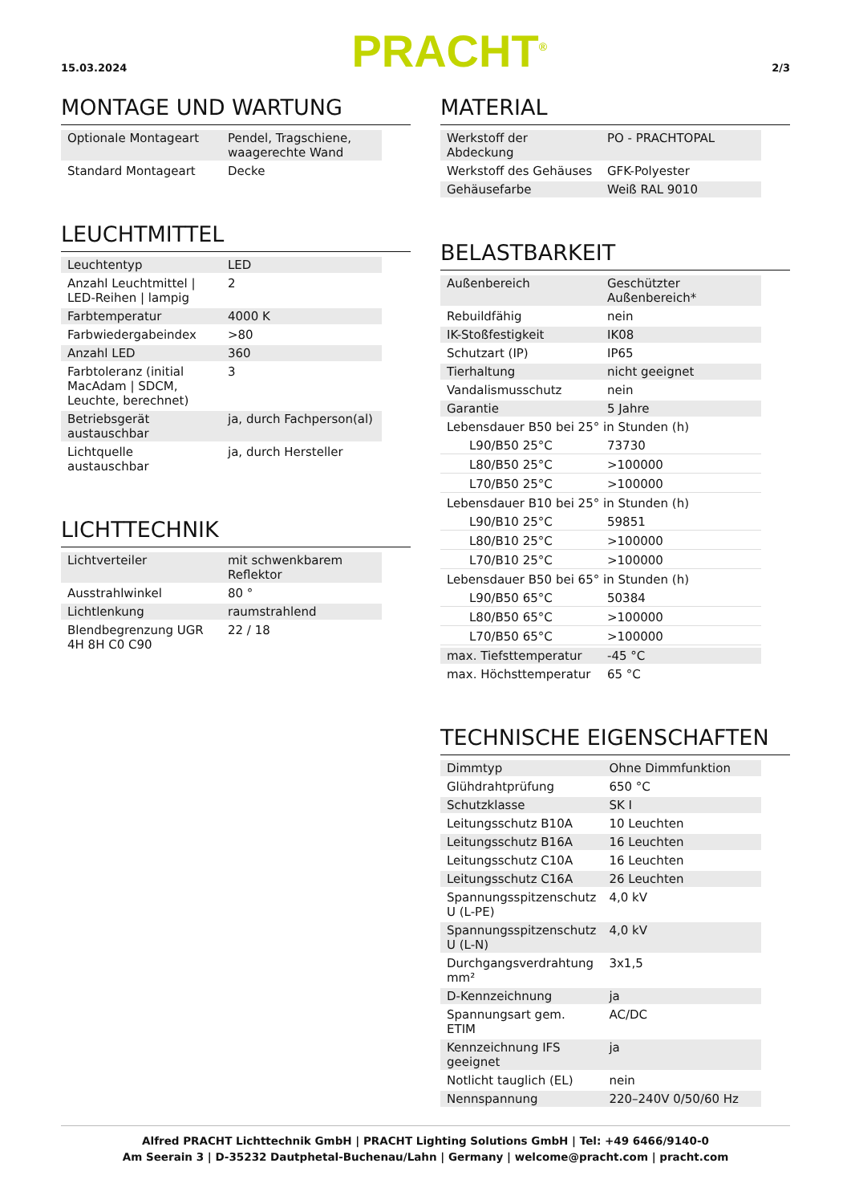15.03.2024 PRACHT<sup>®</sup> 2/3
MONTAGE UND WARTUNG
| Optionale Montageart | Pendel, Tragschiene, waagerechte Wand |
| Standard Montageart | Decke |
LEUCHTMITTEL
| Leuchtentyp | LED |
| Anzahl Leuchtmittel / LED-Reihen / lampig | 2 |
| Farbtemperatur | 4000 K |
| Farbwiedergabeindex | >80 |
| Anzahl LED | 360 |
| Farbtoleranz (initial MacAdam / SDCM, Leuchte, berechnet) | 3 |
| Betriebsgerät austauschbar | ja, durch Fachperson(al) |
| Lichtquelle austauschbar | ja, durch Hersteller |
LICHTTECHNIK
| Lichtverteiler | mit schwenkbarem Reflektor |
| Ausstrahlwinkel | 80 ° |
| Lichtlenkung | raumstrahlend |
| Blendbegrenzung UGR 4H 8H C0 C90 | 22 / 18 |
MATERIAL
| Werkstoff der Abdeckung | PO - PRACHTOPAL |
| Werkstoff des Gehäuses | GFK-Polyester |
| Gehäusefarbe | Weiß RAL 9010 |
BELASTBARKEIT
| Außenbereich | Geschützter Außenbereich* |
| Rebuildfähig | nein |
| IK-Stoßfestigkeit | IK08 |
| Schutzart (IP) | IP65 |
| Tierhaltung | nicht geeignet |
| Vandalismusschutz | nein |
| Garantie | 5 Jahre |
| Lebensdauer B50 bei 25° in Stunden (h) | |
| L90/B50 25°C | 73730 |
| L80/B50 25°C | >100000 |
| L70/B50 25°C | >100000 |
| Lebensdauer B10 bei 25° in Stunden (h) | |
| L90/B10 25°C | 59851 |
| L80/B10 25°C | >100000 |
| L70/B10 25°C | >100000 |
| Lebensdauer B50 bei 65° in Stunden (h) | |
| L90/B50 65°C | 50384 |
| L80/B50 65°C | >100000 |
| L70/B50 65°C | >100000 |
| max. Tiefsttemperatur | -45 °C |
| max. Höchsttemperatur | 65 °C |
TECHNISCHE EIGENSCHAFTEN
| Dimmtyp | Ohne Dimmfunktion |
| Glühdrahtprüfung | 650 °C |
| Schutzklasse | SK I |
| Leitungsschutz B10A | 10 Leuchten |
| Leitungsschutz B16A | 16 Leuchten |
| Leitungsschutz C10A | 16 Leuchten |
| Leitungsschutz C16A | 26 Leuchten |
| Spannungsspitzenschutz U (L-PE) | 4,0 kV |
| Spannungsspitzenschutz U (L-N) | 4,0 kV |
| Durchgangsverdrahtung mm² | 3x1,5 |
| D-Kennzeichnung | ja |
| Spannungsart gem. ETIM | AC/DC |
| Kennzeichnung IFS geeignet | ja |
| Notlicht tauglich (EL) | nein |
| Nennspannung | 220–240V 0/50/60 Hz |
Alfred PRACHT Lichttechnik GmbH | PRACHT Lighting Solutions GmbH | Tel: +49 6466/9140-0
Am Seerain 3 | D-35232 Dautphetal-Buchenau/Lahn | Germany | welcome@pracht.com | pracht.com